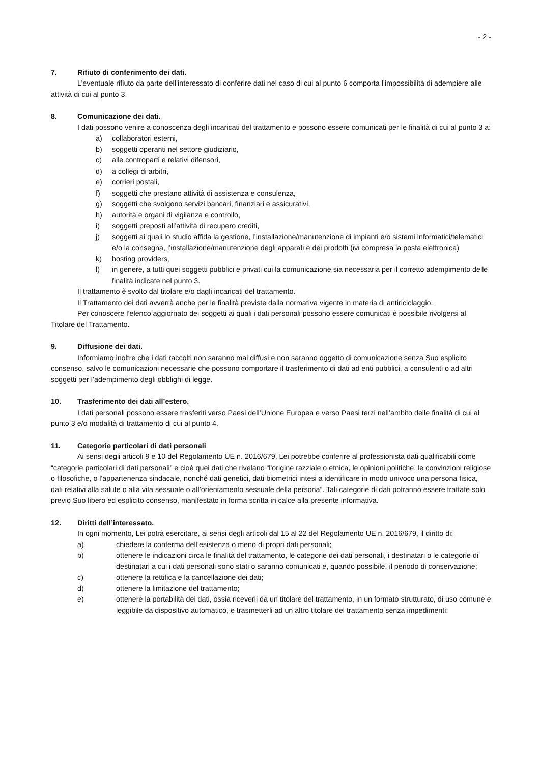- 2 -
7. Rifiuto di conferimento dei dati.
L’eventuale rifiuto da parte dell’interessato di conferire dati nel caso di cui al punto 6 comporta l’impossibilità di adempiere alle attività di cui al punto 3.
8. Comunicazione dei dati.
I dati possono venire a conoscenza degli incaricati del trattamento e possono essere comunicati per le finalità di cui al punto 3 a:
a) collaboratori esterni,
b) soggetti operanti nel settore giudiziario,
c) alle controparti e relativi difensori,
d) a collegi di arbitri,
e) corrieri postali,
f) soggetti che prestano attività di assistenza e consulenza,
g) soggetti che svolgono servizi bancari, finanziari e assicurativi,
h) autorità e organi di vigilanza e controllo,
i) soggetti preposti all’attività di recupero crediti,
j) soggetti ai quali lo studio affida la gestione, l’installazione/manutenzione di impianti e/o sistemi informatici/telematici e/o la consegna, l’installazione/manutenzione degli apparati e dei prodotti (ivi compresa la posta elettronica)
k) hosting providers,
l) in genere, a tutti quei soggetti pubblici e privati cui la comunicazione sia necessaria per il corretto adempimento delle finalità indicate nel punto 3.
Il trattamento è svolto dal titolare e/o dagli incaricati del trattamento.
Il Trattamento dei dati avverrà anche per le finalità previste dalla normativa vigente in materia di antiriciclaggio.
Per conoscere l’elenco aggiornato dei soggetti ai quali i dati personali possono essere comunicati è possibile rivolgersi al Titolare del Trattamento.
9. Diffusione dei dati.
Informiamo inoltre che i dati raccolti non saranno mai diffusi e non saranno oggetto di comunicazione senza Suo esplicito consenso, salvo le comunicazioni necessarie che possono comportare il trasferimento di dati ad enti pubblici, a consulenti o ad altri soggetti per l’adempimento degli obblighi di legge.
10. Trasferimento dei dati all’estero.
I dati personali possono essere trasferiti verso Paesi dell’Unione Europea e verso Paesi terzi nell’ambito delle finalità di cui al punto 3 e/o modalità di trattamento di cui al punto 4.
11. Categorie particolari di dati personali
Ai sensi degli articoli 9 e 10 del Regolamento UE n. 2016/679, Lei potrebbe conferire al professionista dati qualificabili come “categorie particolari di dati personali” e cioè quei dati che rivelano “l'origine razziale o etnica, le opinioni politiche, le convinzioni religiose o filosofiche, o l'appartenenza sindacale, nonché dati genetici, dati biometrici intesi a identificare in modo univoco una persona fisica, dati relativi alla salute o alla vita sessuale o all’orientamento sessuale della persona”. Tali categorie di dati potranno essere trattate solo previo Suo libero ed esplicito consenso, manifestato in forma scritta in calce alla presente informativa.
12. Diritti dell’interessato.
In ogni momento, Lei potrà esercitare, ai sensi degli articoli dal 15 al 22 del Regolamento UE n. 2016/679, il diritto di:
a) chiedere la conferma dell’esistenza o meno di propri dati personali;
b) ottenere le indicazioni circa le finalità del trattamento, le categorie dei dati personali, i destinatari o le categorie di destinatari a cui i dati personali sono stati o saranno comunicati e, quando possibile, il periodo di conservazione;
c) ottenere la rettifica e la cancellazione dei dati;
d) ottenere la limitazione del trattamento;
e) ottenere la portabilità dei dati, ossia riceverli da un titolare del trattamento, in un formato strutturato, di uso comune e leggibile da dispositivo automatico, e trasmetterli ad un altro titolare del trattamento senza impedimenti;